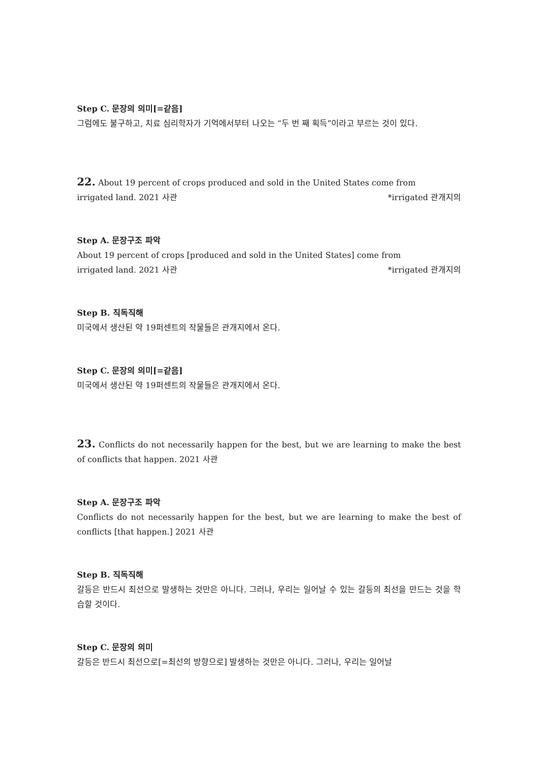Step C. 문장의 의미[=같음]
그럼에도 불구하고, 치료 심리학자가 기억에서부터 나오는 “두 번 째 획득”이라고 부르는 것이 있다.
22. About 19 percent of crops produced and sold in the United States come from
irrigated land. 2021 사관 *irrigated 관개지의
Step A. 문장구조 파악
About 19 percent of crops [produced and sold in the United States] come from
irrigated land. 2021 사관 *irrigated 관개지의
Step B. 직독직해
미국에서 생산된 약 19퍼센트의 작물들은 관개지에서 온다.
Step C. 문장의 의미[=같음]
미국에서 생산된 약 19퍼센트의 작물들은 관개지에서 온다.
23. Conflicts do not necessarily happen for the best, but we are learning to make the best of conflicts that happen. 2021 사관
Step A. 문장구조 파악
Conflicts do not necessarily happen for the best, but we are learning to make the best of conflicts [that happen.] 2021 사관
Step B. 직독직해
갈등은 반드시 최선으로 발생하는 것만은 아니다. 그러나, 우리는 일어날 수 있는 갈등의 최선을 만드는 것을 학습할 것이다.
Step C. 문장의 의미
갈등은 반드시 최선으로[=최선의 방향으로] 발생하는 것만은 아니다. 그러나, 우리는 일어날